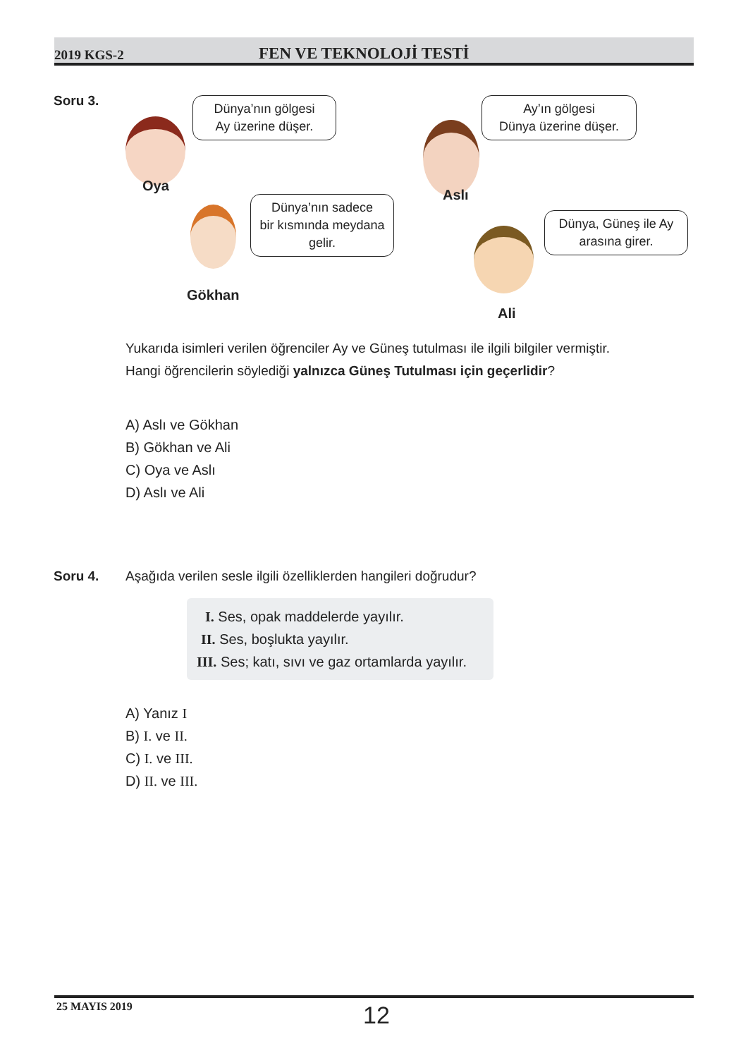2019 KGS-2 FEN VE TEKNOLOJİ TESTİ
Soru 3.
Dünya’nın gölgesi
Ay üzerine düşer.
Oya
Ay’ın gölgesi
Dünya üzerine düşer.
Aslı
Dünya’nın sadece
bir kısmında meydana
gelir.
Gökhan
Dünya, Güneş ile Ay
arasına girer.
Ali
Yukarıda isimleri verilen öğrenciler Ay ve Güneş tutulması ile ilgili bilgiler vermiştir.
Hangi öğrencilerin söylediği yalnızca Güneş Tutulması için geçerlidir?
A) Aslı ve Gökhan
B) Gökhan ve Ali
C) Oya ve Aslı
D) Aslı ve Ali
Soru 4.
Aşağıda verilen sesle ilgili özelliklerden hangileri doğrudur?
I. Ses, opak maddelerde yayılır.
II. Ses, boşlukta yayılır.
III. Ses; katı, sıvı ve gaz ortamlarda yayılır.
A) Yanız I
B) I. ve II.
C) I. ve III.
D) II. ve III.
25 MAYIS 2019 12